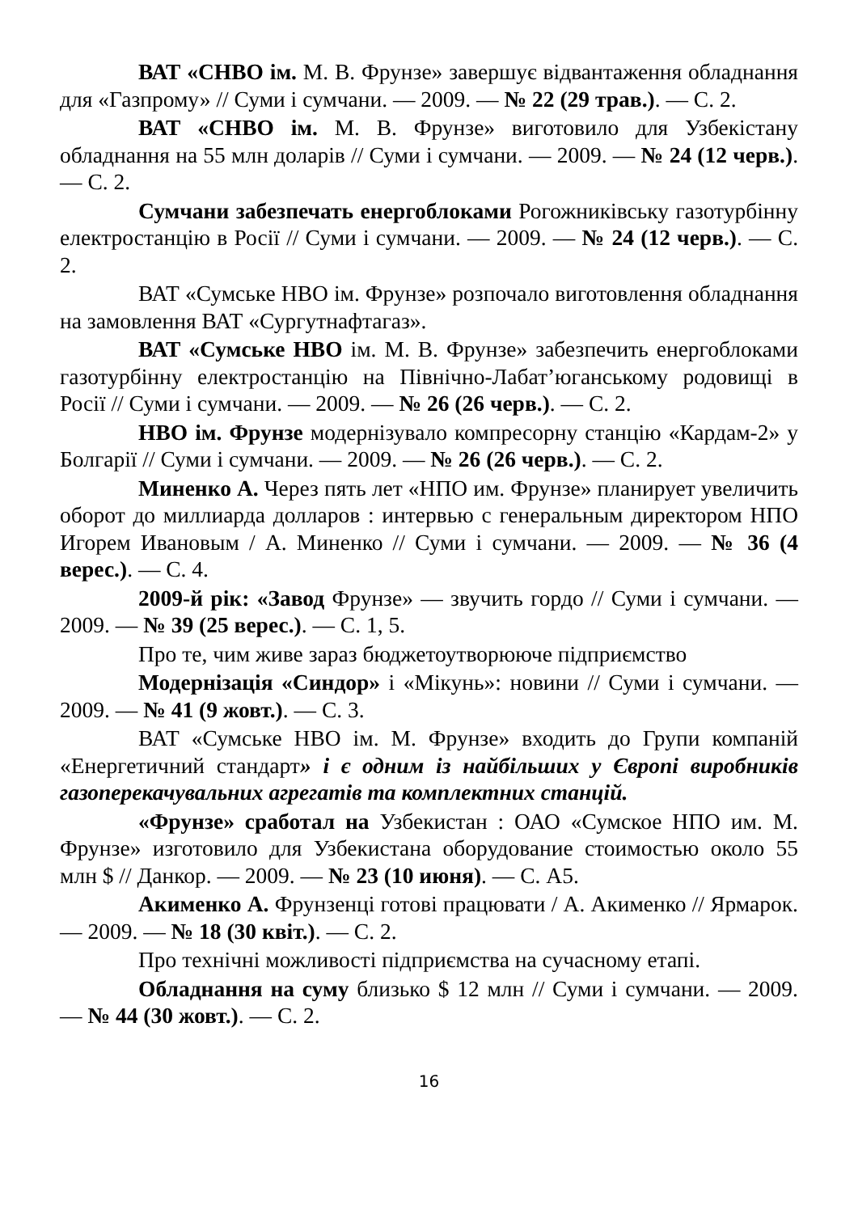ВАТ «СНВО ім. М. В. Фрунзе» завершує відвантаження обладнання для «Газпрому» // Суми і сумчани. — 2009. — № 22 (29 трав.). — С. 2.
ВАТ «СНВО ім. М. В. Фрунзе» виготовило для Узбекістану обладнання на 55 млн доларів // Суми і сумчани. — 2009. — № 24 (12 черв.). — С. 2.
Сумчани забезпечать енергоблоками Рогожниківську газотурбінну електростанцію в Росії // Суми і сумчани. — 2009. — № 24 (12 черв.). — С. 2.
ВАТ «Сумське НВО ім. Фрунзе» розпочало виготовлення обладнання на замовлення ВАТ «Сургутнафтагаз».
ВАТ «Сумське НВО ім. М. В. Фрунзе» забезпечить енергоблоками газотурбінну електростанцію на Північно-Лабат’юганському родовищі в Росії // Суми і сумчани. — 2009. — № 26 (26 черв.). — С. 2.
НВО ім. Фрунзе модернізувало компресорну станцію «Кардам-2» у Болгарії // Суми і сумчани. — 2009. — № 26 (26 черв.). — С. 2.
Миненко А. Через пять лет «НПО им. Фрунзе» планирует увеличить оборот до миллиарда долларов : интервью с генеральным директором НПО Игорем Ивановым / А. Миненко // Суми і сумчани. — 2009. — № 36 (4 верес.). — С. 4.
2009-й рік: «Завод Фрунзе» — звучить гордо // Суми і сумчани. — 2009. — № 39 (25 верес.). — С. 1, 5.
Про те, чим живе зараз бюджетоутворююче підприємство
Модернізація «Синдор» і «Мікунь»: новини // Суми і сумчани. — 2009. — № 41 (9 жовт.). — С. 3.
ВАТ «Сумське НВО ім. М. Фрунзе» входить до Групи компаній «Енергетичний стандарт» і є одним із найбільших у Європі виробників газоперекачувальних агрегатів та комплектних станцій.
«Фрунзе» сработал на Узбекистан : ОАО «Сумское НПО им. М. Фрунзе» изготовило для Узбекистана оборудование стоимостью около 55 млн $ // Данкор. — 2009. — № 23 (10 июня). — С. А5.
Акименко А. Фрунзенці готові працювати / А. Акименко // Ярмарок. — 2009. — № 18 (30 квіт.). — С. 2.
Про технічні можливості підприємства на сучасному етапі.
Обладнання на суму близько $ 12 млн // Суми і сумчани. — 2009. — № 44 (30 жовт.). — С. 2.
16